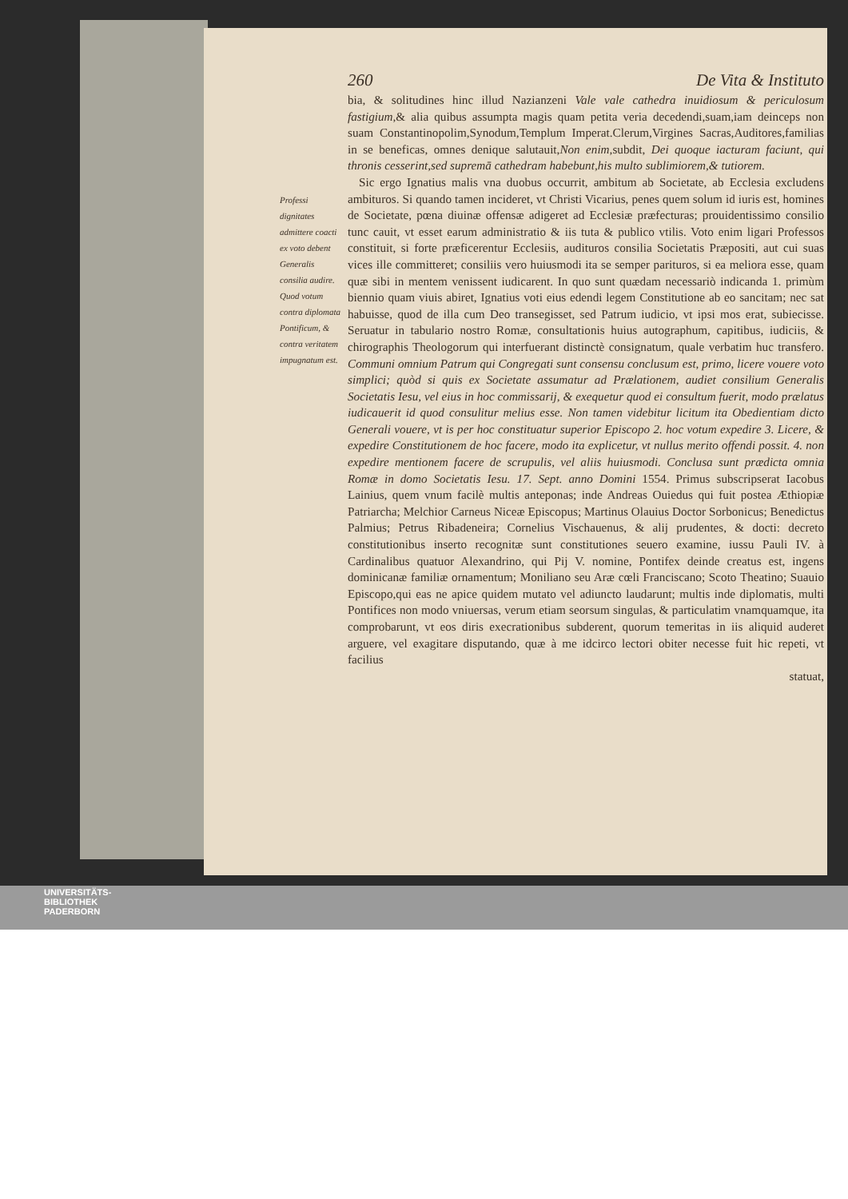260 De Vita & Instituto
bia, & solitudines hinc illud Nazianzeni Vale vale cathedra inuidiosum & periculosum fastigium,& alia quibus assumpta magis quam petita veria decedendi,suam,iam deinceps non suam Constantinopolim,Synodum,Templum Imperat.Clerum,Virgines Sacras,Auditores,familias in se beneficas, omnes denique salutauit,Non enim, subdit, Dei quoque iacturam faciunt, qui thronis cesserint,sed supremā cathedram habebunt,his multo sublimiorem,& tutiorem.
Sic ergo Ignatius malis vna duobus occurrit, ambitum ab Societate, ab Ecclesia excludens ambituros. Si quando tamen incideret, vt Christi Vicarius, penes quem solum id iuris est, homines de Societate, pœna diuinæ offensæ adigeret ad Ecclesiæ præfecturas; prouidentissimo consilio tunc cauit, vt esset earum administratio & iis tuta & publico vtilis. Voto enim ligari Professos constituit, si forte præficerentur Ecclesiis, audituros consilia Societatis Præpositi, aut cui suas vices ille committeret; consiliis vero huiusmodi ita se semper parituros, si ea meliora esse, quam quæ sibi in mentem venissent iudicarent. In quo sunt quædam necessariò indicanda 1. primùm biennio quam viuis abiret, Ignatius voti eius edendi legem Constitutione ab eo sancitam; nec sat habuisse, quod de illa cum Deo transegisset, sed Patrum iudicio, vt ipsi mos erat, subiecisse. Seruatur in tabulario nostro Romæ, consultationis huius autographum, capitibus, iudiciis, & chirographis Theologorum qui interfuerant distinctè consignatum, quale verbatim huc transfero. Communi omnium Patrum qui Congregati sunt consensu conclusum est, primo, licere vouere voto simplici; quòd si quis ex Societate assumatur ad Prælationem, audiet consilium Generalis Societatis Iesu, vel eius in hoc commissarij, & exequetur quod ei consultum fuerit, modo prælatus iudicauerit id quod consulitur melius esse. Non tamen videbitur licitum ita Obedientiam dicto Generali vouere, vt is per hoc constituatur superior Episcopo 2. hoc votum expedire 3. Licere, & expedire Constitutionem de hoc facere, modo ita explicetur, vt nullus merito offendi possit. 4. non expedire mentionem facere de scrupulis, vel aliis huiusmodi. Conclusa sunt prædicta omnia Romæ in domo Societatis Iesu. 17. Sept. anno Domini 1554. Primus subscripserat Iacobus Lainius, quem vnum facilè multis anteponas; inde Andreas Ouiedus qui fuit postea Æthiopiæ Patriarcha; Melchior Carneus Niceæ Episcopus; Martinus Olauius Doctor Sorbonicus; Benedictus Palmius; Petrus Ribadeneira; Cornelius Vischauenus, & alij prudentes, & docti: decreto constitutionibus inserto recognitæ sunt constitutiones seuero examine, iussu Pauli IV. à Cardinalibus quatuor Alexandrino, qui Pij V. nomine, Pontifex deinde creatus est, ingens dominicanæ familiæ ornamentum; Moniliano seu Aræ cœli Franciscano; Scoto Theatino; Suauio Episcopo,qui eas ne apice quidem mutato vel adiuncto laudarunt; multis inde diplomatis, multi Pontifices non modo vniuersas, verum etiam seorsum singulas, & particulatim vnamquamque, ita comprobarunt, vt eos diris execrationibus subderent, quorum temeritas in iis aliquid auderet arguere, vel exagitare disputando, quæ à me idcirco lectori obiter necesse fuit hic repeti, vt facilius
statuat,
Professi dignitates admittere coacti ex voto debent Generalis consilia audire. Quod votum contra diplomata Pontificum, & contra veritatem impugnatum est.
UNIVERSITÄTS-
BIBLIOTHEK
PADERBORN